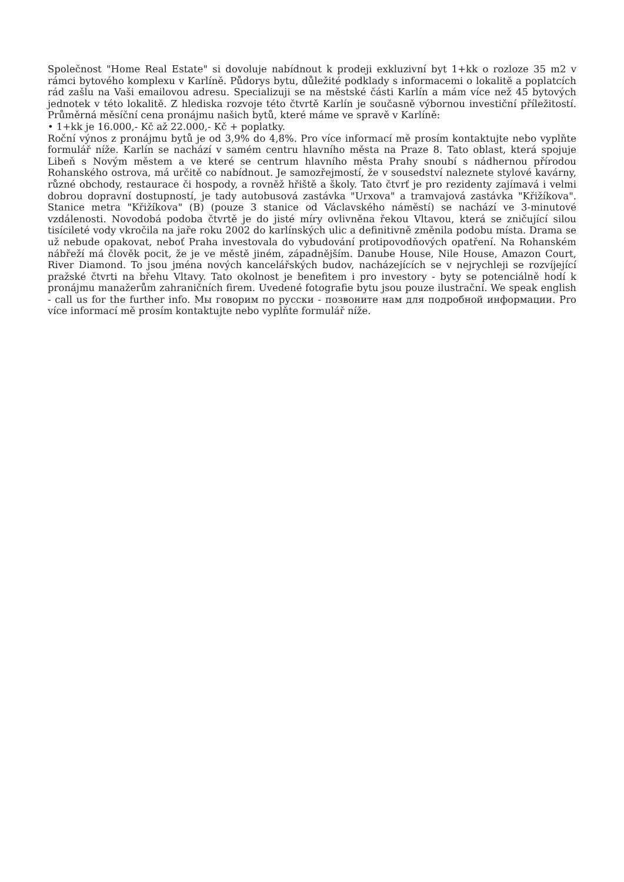Společnost "Home Real Estate" si dovoluje nabídnout k prodeji exkluzivní byt 1+kk o rozloze 35 m2 v rámci bytového komplexu v Karlíně. Půdorys bytu, důležité podklady s informacemi o lokalitě a poplatcích rád zašlu na Vaši emailovou adresu. Specializuji se na městské části Karlín a mám více než 45 bytových jednotek v této lokalitě. Z hlediska rozvoje této čtvrtě Karlín je současně výbornou investiční příležitostí. Průměrná měsíční cena pronájmu našich bytů, které máme ve spravě v Karlíně:
• 1+kk je 16.000,- Kč až 22.000,- Kč + poplatky.
Roční výnos z pronájmu bytů je od 3,9% do 4,8%. Pro více informací mě prosím kontaktujte nebo vyplňte formulář níže. Karlín se nachází v samém centru hlavního města na Praze 8. Tato oblast, která spojuje Libeň s Novým městem a ve které se centrum hlavního města Prahy snoubí s nádhernou přírodou Rohanského ostrova, má určitě co nabídnout. Je samozřejmostí, že v sousedství naleznete stylové kavárny, různé obchody, restaurace či hospody, a rovněž hřiště a školy. Tato čtvrť je pro rezidenty zajímavá i velmi dobrou dopravní dostupností, je tady autobusová zastávka "Urxova" a tramvajová zastávka "Křižíkova". Stanice metra "Křižíkova" (B) (pouze 3 stanice od Václavského náměstí) se nachází ve 3-minutové vzdálenosti. Novodobá podoba čtvrtě je do jisté míry ovlivněna řekou Vltavou, která se zničující silou tisícileté vody vkročila na jaře roku 2002 do karlínských ulic a definitivně změnila podobu místa. Drama se už nebude opakovat, neboť Praha investovala do vybudování protipovodňových opatření. Na Rohanském nábřeží má člověk pocit, že je ve městě jiném, západnějším. Danube House, Nile House, Amazon Court, River Diamond. To jsou jména nových kancelářských budov, nacházejících se v nejrychleji se rozvíjející pražské čtvrti na břehu Vltavy. Tato okolnost je benefitem i pro investory - byty se potenciálně hodí k pronájmu manažerům zahraničních firem. Uvedené fotografie bytu jsou pouze ilustrační. We speak english - call us for the further info. Мы говорим по русски - позвоните нам для подробной информации. Pro více informací mě prosím kontaktujte nebo vyplňte formulář níže.